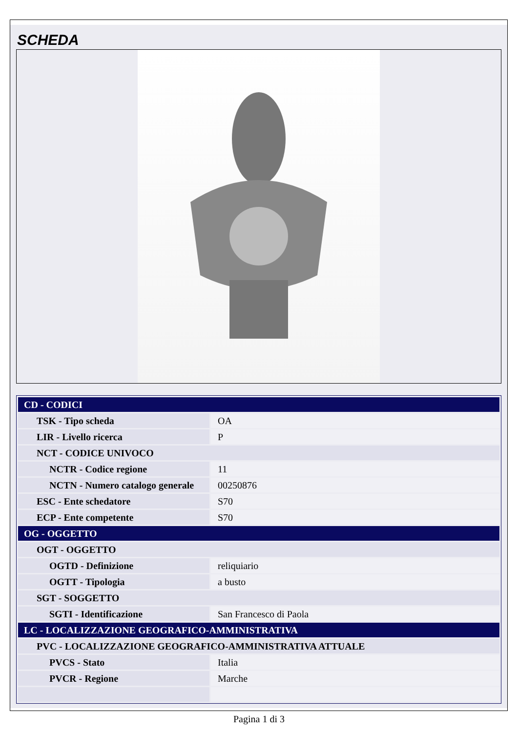SCHEDA
| CD - CODICI | |
| TSK - Tipo scheda | OA |
| LIR - Livello ricerca | P |
| NCT - CODICE UNIVOCO | |
| NCTR - Codice regione | 11 |
| NCTN - Numero catalogo generale | 00250876 |
| ESC - Ente schedatore | S70 |
| ECP - Ente competente | S70 |
| OG - OGGETTO | |
| OGT - OGGETTO | |
| OGTD - Definizione | reliquiario |
| OGTT - Tipologia | a busto |
| SGT - SOGGETTO | |
| SGTI - Identificazione | San Francesco di Paola |
| LC - LOCALIZZAZIONE GEOGRAFICO-AMMINISTRATIVA | |
| PVC - LOCALIZZAZIONE GEOGRAFICO-AMMINISTRATIVA ATTUALE | |
| PVCS - Stato | Italia |
| PVCR - Regione | Marche |
Pagina 1 di 3